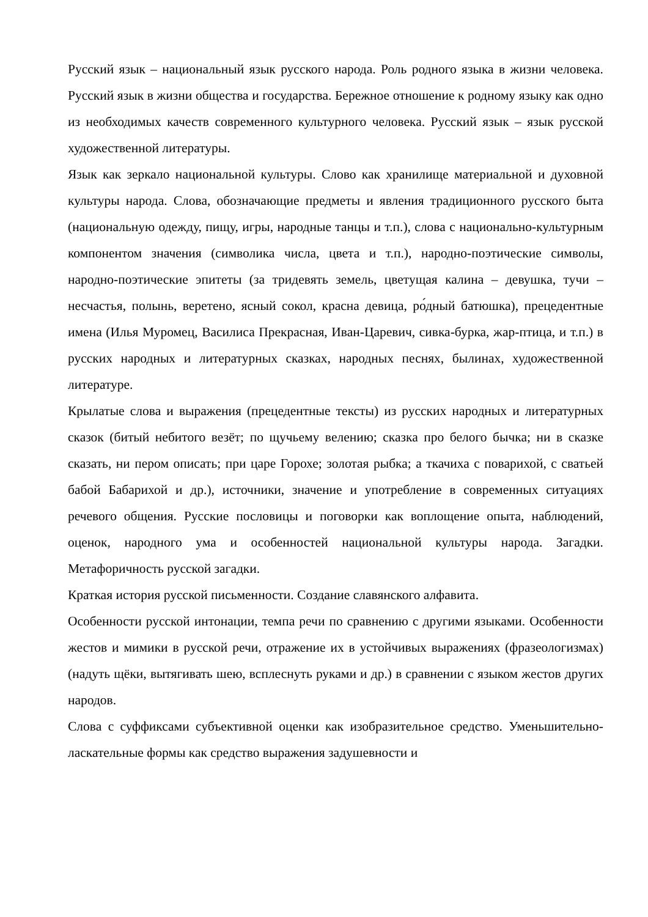Русский язык – национальный язык русского народа. Роль родного языка в жизни человека. Русский язык в жизни общества и государства. Бережное отношение к родному языку как одно из необходимых качеств современного культурного человека. Русский язык – язык русской художественной литературы.
Язык как зеркало национальной культуры. Слово как хранилище материальной и духовной культуры народа. Слова, обозначающие предметы и явления традиционного русского быта (национальную одежду, пищу, игры, народные танцы и т.п.), слова с национально-культурным компонентом значения (символика числа, цвета и т.п.), народно-поэтические символы, народно-поэтические эпитеты (за тридевять земель, цветущая калина – девушка, тучи – несчастья, полынь, веретено, ясный сокол, красна девица, ро́дный батюшка), прецедентные имена (Илья Муромец, Василиса Прекрасная, Иван-Царевич, сивка-бурка, жар-птица, и т.п.) в русских народных и литературных сказках, народных песнях, былинах, художественной литературе.
Крылатые слова и выражения (прецедентные тексты) из русских народных и литературных сказок (битый небитого везёт; по щучьему велению; сказка про белого бычка; ни в сказке сказать, ни пером описать; при царе Горохе; золотая рыбка; а ткачиха с поварихой, с сватьей бабой Бабарихой и др.), источники, значение и употребление в современных ситуациях речевого общения. Русские пословицы и поговорки как воплощение опыта, наблюдений, оценок, народного ума и особенностей национальной культуры народа. Загадки. Метафоричность русской загадки.
Краткая история русской письменности. Создание славянского алфавита.
Особенности русской интонации, темпа речи по сравнению с другими языками. Особенности жестов и мимики в русской речи, отражение их в устойчивых выражениях (фразеологизмах) (надуть щёки, вытягивать шею, всплеснуть руками и др.) в сравнении с языком жестов других народов.
Слова с суффиксами субъективной оценки как изобразительное средство. Уменьшительно-ласкательные формы как средство выражения задушевности и